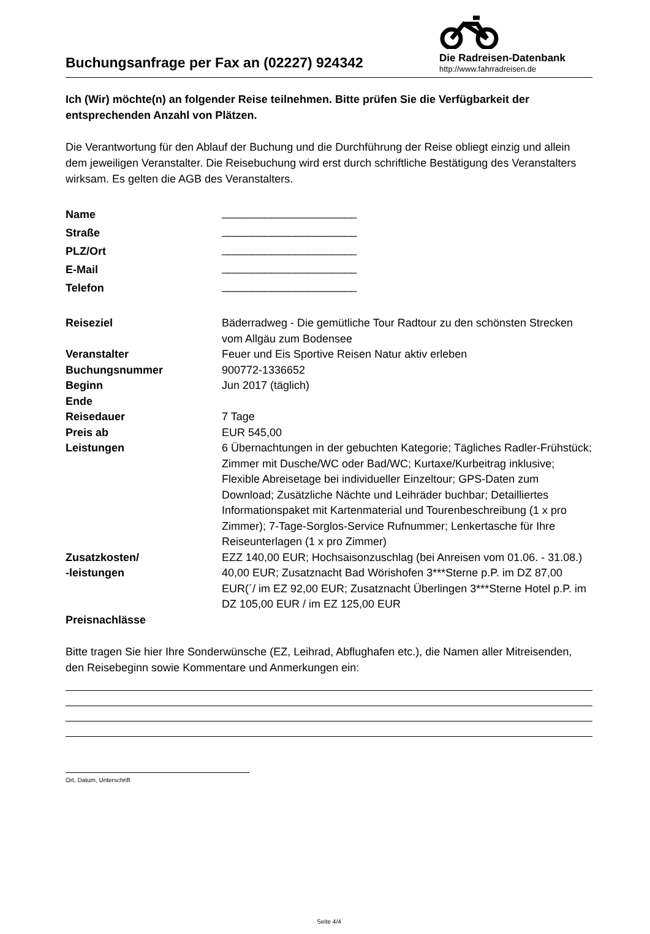Buchungsanfrage per Fax an (02227) 924342
Die Radreisen-Datenbank
http://www.fahrradreisen.de
Ich (Wir) möchte(n) an folgender Reise teilnehmen. Bitte prüfen Sie die Verfügbarkeit der entsprechenden Anzahl von Plätzen.
Die Verantwortung für den Ablauf der Buchung und die Durchführung der Reise obliegt einzig und allein dem jeweiligen Veranstalter. Die Reisebuchung wird erst durch schriftliche Bestätigung des Veranstalters wirksam. Es gelten die AGB des Veranstalters.
| Name | ______________________ |
| Straße | ______________________ |
| PLZ/Ort | ______________________ |
| E-Mail | ______________________ |
| Telefon | ______________________ |
| Reiseziel | Bäderradweg - Die gemütliche Tour Radtour zu den schönsten Strecken vom Allgäu zum Bodensee |
| Veranstalter | Feuer und Eis Sportive Reisen Natur aktiv erleben |
| Buchungsnummer | 900772-1336652 |
| Beginn | Jun 2017 (täglich) |
| Ende | |
| Reisedauer | 7 Tage |
| Preis ab | EUR 545,00 |
| Leistungen | 6 Übernachtungen in der gebuchten Kategorie; Tägliches Radler-Frühstück; Zimmer mit Dusche/WC oder Bad/WC; Kurtaxe/Kurbeitrag inklusive; Flexible Abreisetage bei individueller Einzeltour; GPS-Daten zum Download; Zusätzliche Nächte und Leihräder buchbar; Detailliertes Informationspaket mit Kartenmaterial und Tourenbeschreibung (1 x pro Zimmer); 7-Tage-Sorglos-Service Rufnummer; Lenkertasche für Ihre Reiseunterlagen (1 x pro Zimmer) |
| Zusatzkosten/ -leistungen | EZZ 140,00 EUR; Hochsaisonzuschlag (bei Anreisen vom 01.06. - 31.08.) 40,00 EUR; Zusatznacht Bad Wörishofen 3***Sterne p.P. im DZ 87,00 EUR(´/ im EZ 92,00 EUR; Zusatznacht Überlingen 3***Sterne Hotel p.P. im DZ 105,00 EUR / im EZ 125,00 EUR |
| Preisnachlässe | |
Bitte tragen Sie hier Ihre Sonderwünsche (EZ, Leihrad, Abflughafen etc.), die Namen aller Mitreisenden, den Reisebeginn sowie Kommentare und Anmerkungen ein:
Ort, Datum, Unterschrift
Seite 4/4